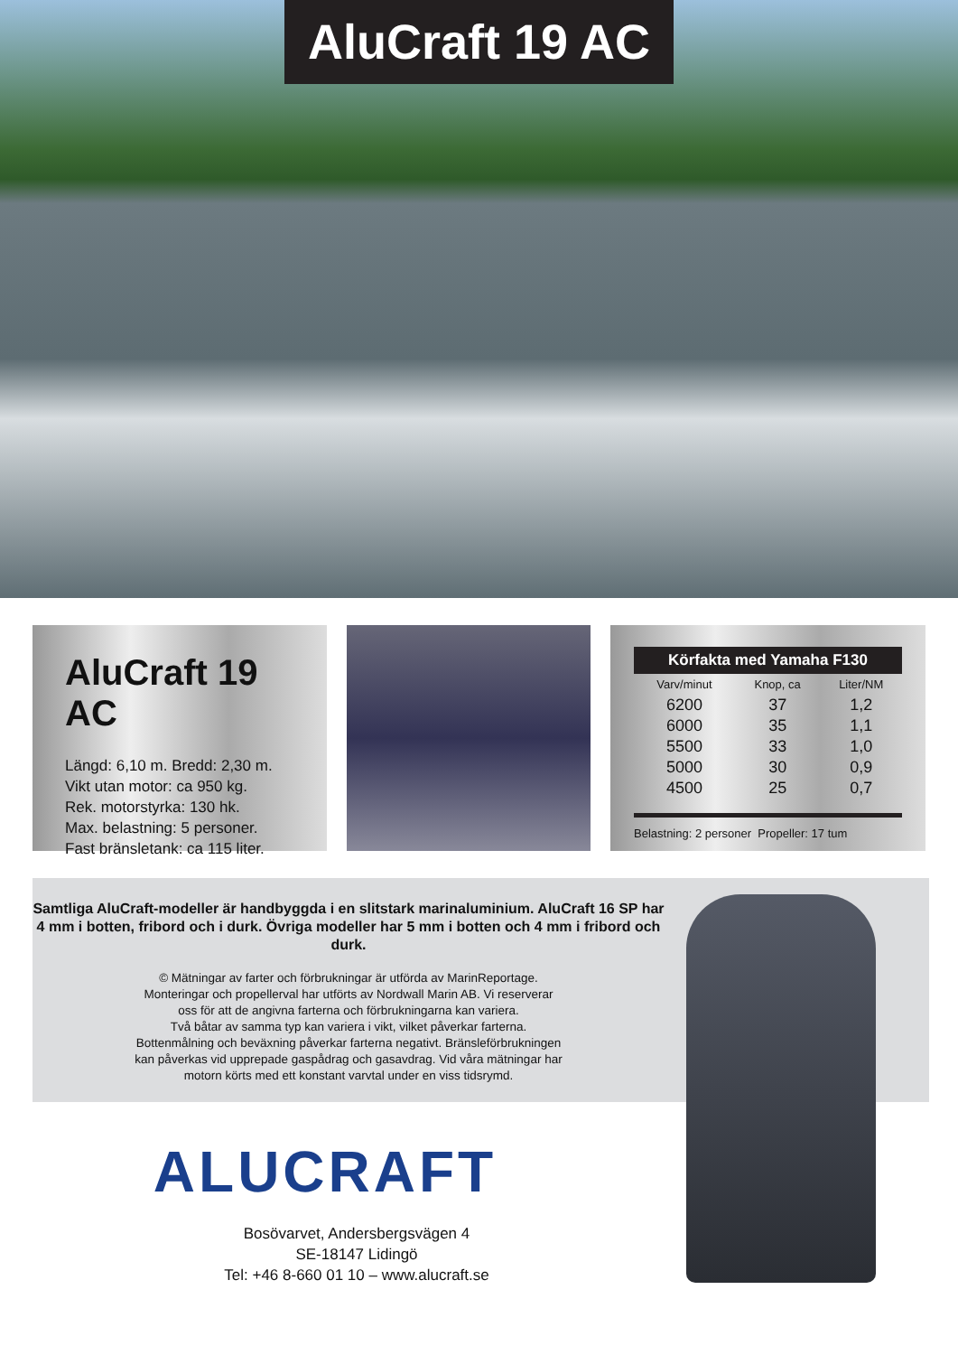AluCraft 19 AC
AluCraft 19 AC
Längd: 6,10 m. Bredd: 2,30 m.
Vikt utan motor: ca 950 kg.
Rek. motorstyrka: 130 hk.
Max. belastning: 5 personer.
Fast bränsletank: ca 115 liter.
| Körfakta med Yamaha F130 | | |
| --- | --- | --- |
| Varv/minut | Knop, ca | Liter/NM |
| 6200 | 37 | 1,2 |
| 6000 | 35 | 1,1 |
| 5500 | 33 | 1,0 |
| 5000 | 30 | 0,9 |
| 4500 | 25 | 0,7 |
Belastning: 2 personer Propeller: 17 tum
Samtliga AluCraft-modeller är handbyggda i en slitstark marinaluminium. AluCraft 16 SP har 4 mm i botten, fribord och i durk. Övriga modeller har 5 mm i botten och 4 mm i fribord och durk.
© Mätningar av farter och förbrukningar är utförda av MarinReportage.
Monteringar och propellerval har utförts av Nordwall Marin AB. Vi reserverar
oss för att de angivna farterna och förbrukningarna kan variera.
Två båtar av samma typ kan variera i vikt, vilket påverkar farterna.
Bottenmålning och beväxning påverkar farterna negativt. Bränsleförbrukningen
kan påverkas vid upprepade gaspådrag och gasavdrag. Vid våra mätningar har
motorn körts med ett konstant varvtal under en viss tidsrymd.
ALUCRAFT
Bosövarvet, Andersbergsvägen 4
SE-18147 Lidingö
Tel: +46 8-660 01 10 – www.alucraft.se